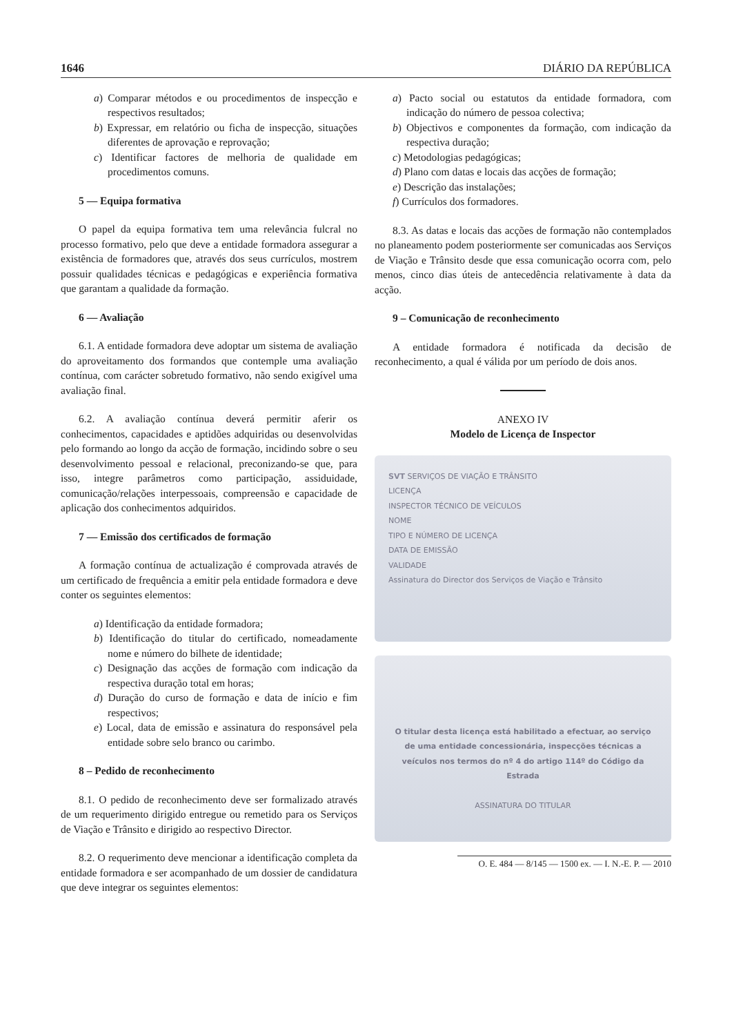1646 DIÁRIO DA REPÚBLICA
a) Comparar métodos e ou procedimentos de inspecção e respectivos resultados;
b) Expressar, em relatório ou ficha de inspecção, situações diferentes de aprovação e reprovação;
c) Identificar factores de melhoria de qualidade em procedimentos comuns.
5 — Equipa formativa
O papel da equipa formativa tem uma relevância fulcral no processo formativo, pelo que deve a entidade formadora assegurar a existência de formadores que, através dos seus currículos, mostrem possuir qualidades técnicas e pedagógicas e experiência formativa que garantam a qualidade da formação.
6 — Avaliação
6.1. A entidade formadora deve adoptar um sistema de avaliação do aproveitamento dos formandos que contemple uma avaliação contínua, com carácter sobretudo formativo, não sendo exigível uma avaliação final.
6.2. A avaliação contínua deverá permitir aferir os conhecimentos, capacidades e aptidões adquiridas ou desenvolvidas pelo formando ao longo da acção de formação, incidindo sobre o seu desenvolvimento pessoal e relacional, preconizando-se que, para isso, integre parâmetros como participação, assiduidade, comunicação/relações interpessoais, compreensão e capacidade de aplicação dos conhecimentos adquiridos.
7 — Emissão dos certificados de formação
A formação contínua de actualização é comprovada através de um certificado de frequência a emitir pela entidade formadora e deve conter os seguintes elementos:
a) Identificação da entidade formadora;
b) Identificação do titular do certificado, nomeadamente nome e número do bilhete de identidade;
c) Designação das acções de formação com indicação da respectiva duração total em horas;
d) Duração do curso de formação e data de início e fim respectivos;
e) Local, data de emissão e assinatura do responsável pela entidade sobre selo branco ou carimbo.
8 – Pedido de reconhecimento
8.1. O pedido de reconhecimento deve ser formalizado através de um requerimento dirigido entregue ou remetido para os Serviços de Viação e Trânsito e dirigido ao respectivo Director.
8.2. O requerimento deve mencionar a identificação completa da entidade formadora e ser acompanhado de um dossier de candidatura que deve integrar os seguintes elementos:
a) Pacto social ou estatutos da entidade formadora, com indicação do número de pessoa colectiva;
b) Objectivos e componentes da formação, com indicação da respectiva duração;
c) Metodologias pedagógicas;
d) Plano com datas e locais das acções de formação;
e) Descrição das instalações;
f) Currículos dos formadores.
8.3. As datas e locais das acções de formação não contemplados no planeamento podem posteriormente ser comunicadas aos Serviços de Viação e Trânsito desde que essa comunicação ocorra com, pelo menos, cinco dias úteis de antecedência relativamente à data da acção.
9 – Comunicação de reconhecimento
A entidade formadora é notificada da decisão de reconhecimento, a qual é válida por um período de dois anos.
ANEXO IV
Modelo de Licença de Inspector
SVT SERVIÇOS DE VIAÇÃO E TRÂNSITO
LICENÇA
INSPECTOR TÉCNICO DE VEÍCULOS
NOME
TIPO E NÚMERO DE LICENÇA
DATA DE EMISSÃO
VALIDADE
Assinatura do Director dos Serviços de Viação e Trânsito
O titular desta licença está habilitado a efectuar, ao serviço de uma entidade concessionária, inspecções técnicas a veículos nos termos do nº 4 do artigo 114º do Código da Estrada
ASSINATURA DO TITULAR
O. E. 484 — 8/145 — 1500 ex. — I. N.-E. P. — 2010